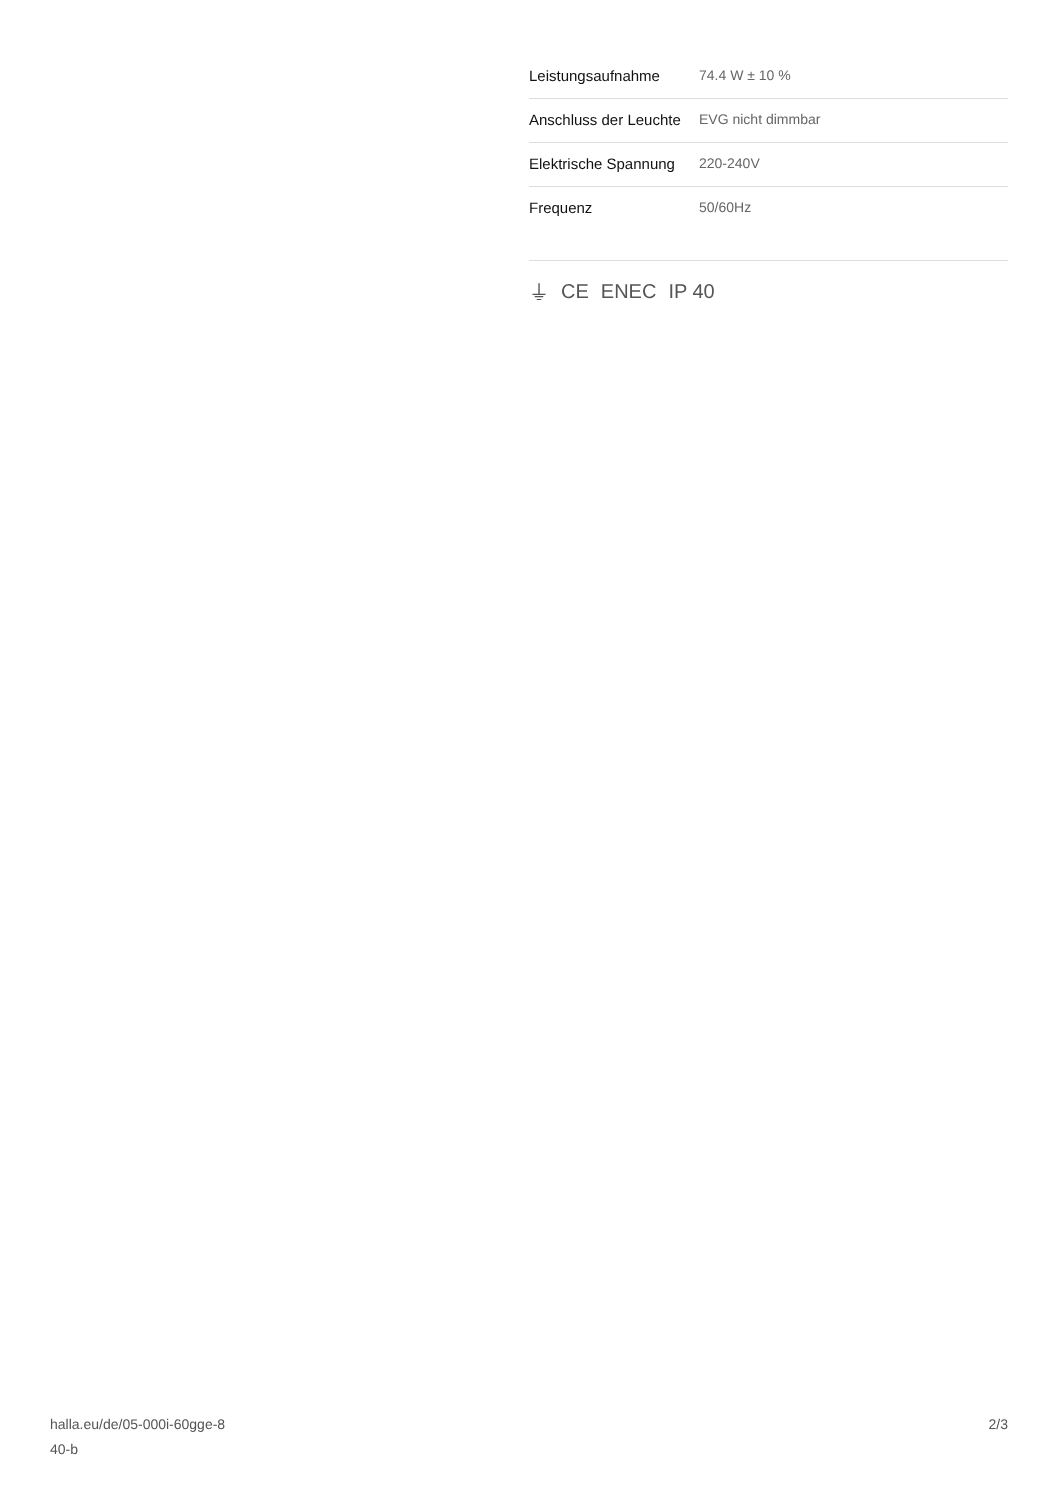| Leistungsaufnahme | 74.4 W ± 10 % |
| Anschluss der Leuchte | EVG nicht dimmbar |
| Elektrische Spannung | 220-240V |
| Frequenz | 50/60Hz |
⏚ CE ENEC IP 40
halla.eu/de/05-000i-60gge-8
40-b
2/3